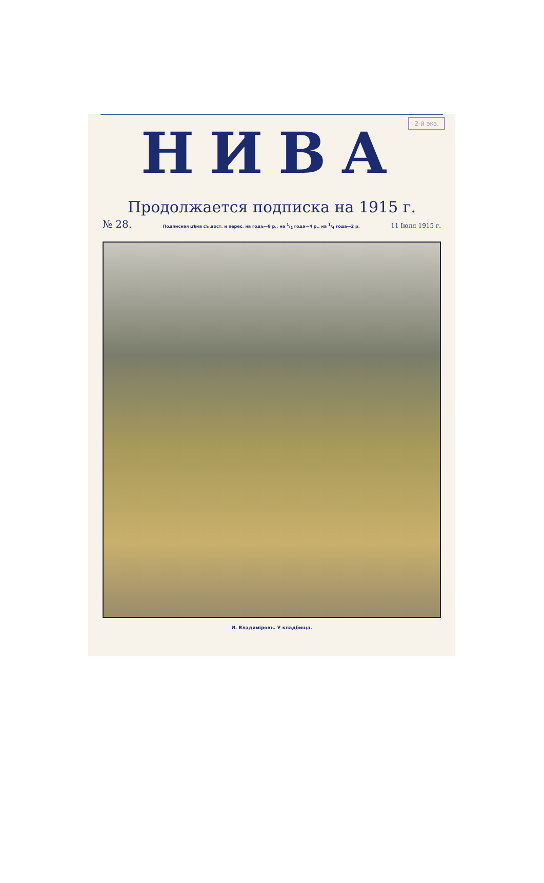2-й экз.
НИВА
Продолжается подписка на 1915 г.
№ 28. Подписная цѣна съ дост. и перес. на годъ—8 р., на 1/2 года—4 р., на 1/4 года—2 р. 11 Іюля 1915 г.
И. Владиміровъ. У кладбища.